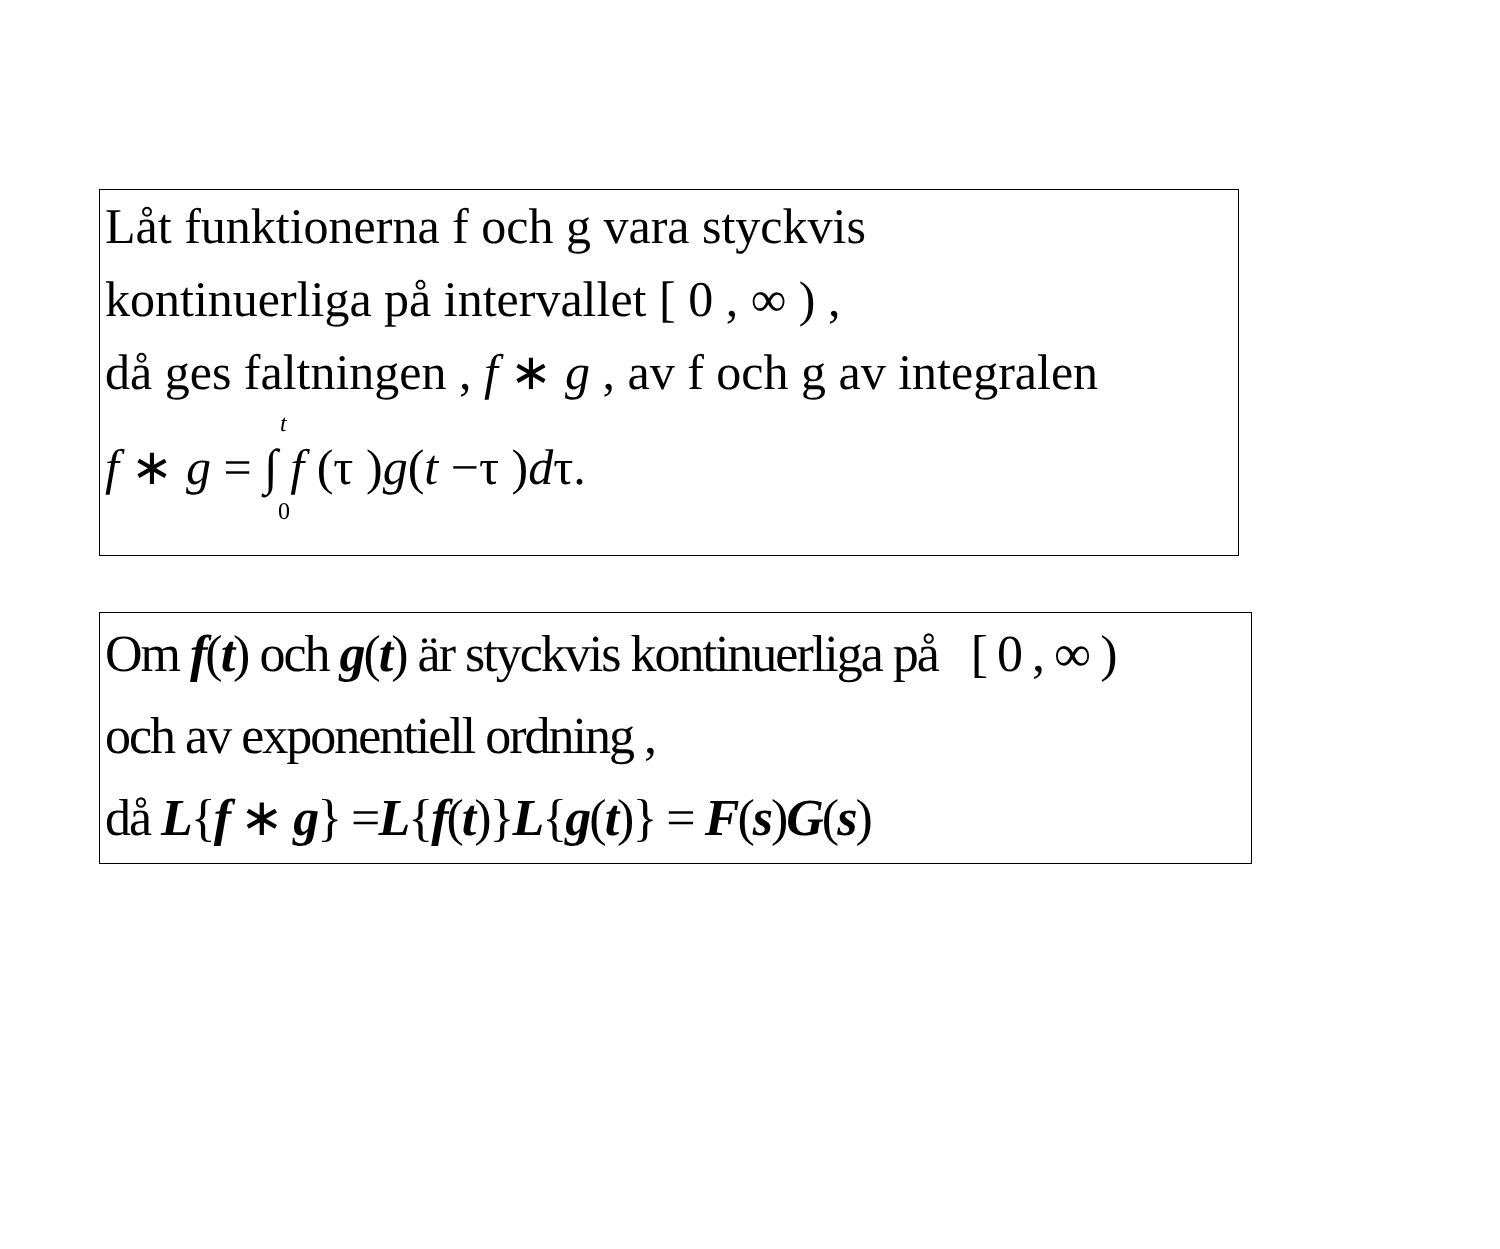Låt funktionerna f och g vara styckvis
kontinuerliga på intervallet [ 0 , ∞ ) ,
då ges faltningen , f ∗ g , av f och g av integralen
t
f ∗ g = ∫ f (τ )g(t −τ )dτ.
0
Om f(t) och g(t) är styckvis kontinuerliga på [ 0 , ∞ )
och av exponentiell ordning ,
då L{f ∗ g} =L{f(t)}L{g(t)} = F(s)G(s)